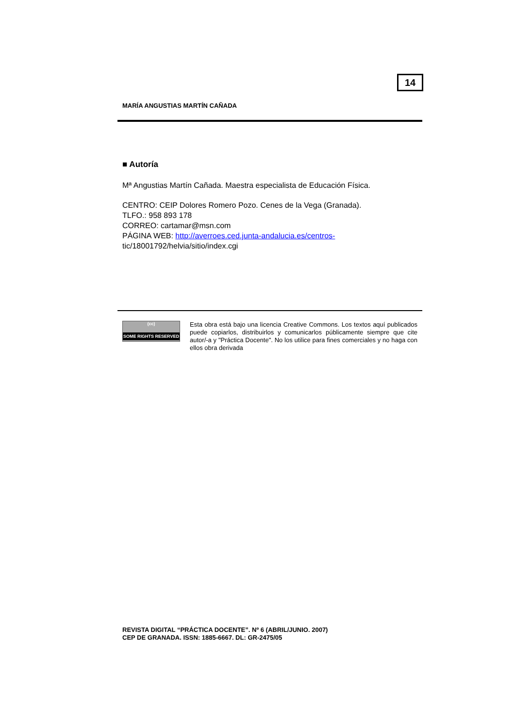14
MARÍA ANGUSTIAS MARTÍN CAÑADA
■ Autoría
Mª Angustias Martín Cañada. Maestra especialista de Educación Física.
CENTRO: CEIP Dolores Romero Pozo. Cenes de la Vega (Granada).
TLFO.: 958 893 178
CORREO: cartamar@msn.com
PÁGINA WEB: http://averroes.ced.junta-andalucia.es/centros-
tic/18001792/helvia/sitio/index.cgi
(cc)
SOME RIGHTS RESERVED
Esta obra está bajo una licencia Creative Commons. Los textos aquí publicados puede copiarlos, distribuirlos y comunicarlos públicamente siempre que cite autor/-a y "Práctica Docente". No los utilice para fines comerciales y no haga con ellos obra derivada
REVISTA DIGITAL “PRÁCTICA DOCENTE”. Nº 6 (ABRIL/JUNIO. 2007)
CEP DE GRANADA. ISSN: 1885-6667. DL: GR-2475/05